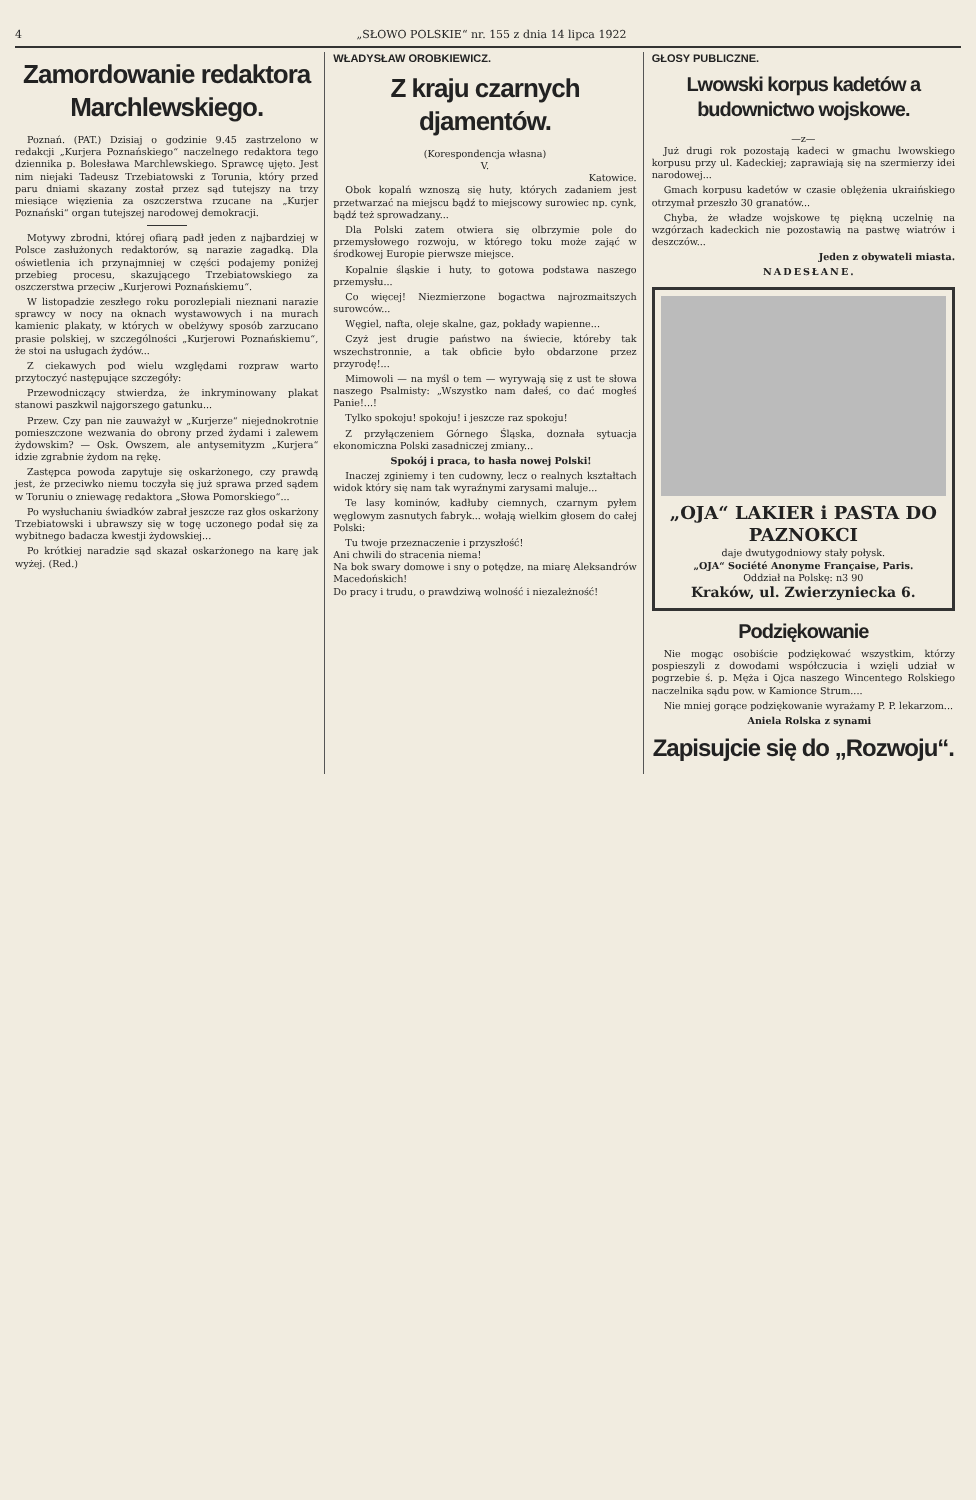4 „SŁOWO POLSKIE“ nr. 155 z dnia 14 lipca 1922
Zamordowanie redaktora Marchlewskiego.
Poznań. (PAT.) Dzisiaj o godzinie 9.45 zastrzelono w redakcji „Kurjera Poznańskiego“ naczelnego redaktora tego dziennika p. Bolesława Marchlewskiego. Sprawcę ujęto. Jest nim niejaki Tadeusz Trzebiatowski z Torunia, który przed paru dniami skazany został przez sąd tutejszy na trzy miesiące więzienia za oszczerstwa rzucane na „Kurjer Poznański“ organ tutejszej narodowej demokracji.
Motywy zbrodni, której ofiarą padł jeden z najbardziej w Polsce zasłużonych redaktorów, są narazie zagadką. Dla oświetlenia ich przynajmniej w części podajemy poniżej przebieg procesu, skazującego Trzebiatowskiego za oszczerstwa przeciw „Kurjerowi Poznańskiemu“.
W listopadzie zeszłego roku porozlepiali nieznani narazie sprawcy w nocy na oknach wystawowych i na murach kamienic plakaty, w których w obelżywy sposób zarzucano prasie polskiej, w szczególności „Kurjerowi Poznańskiemu“, że stoi na usługach żydów...
Z ciekawych pod wielu względami rozpraw warto przytoczyć następujące szczegóły:
Przewodniczący stwierdza, że inkryminowany plakat stanowi paszkwil najgorszego gatunku...
Przew. Czy pan nie zauważył w „Kurjerze“ niejednokrotnie pomieszczone wezwania do obrony przed żydami i zalewem żydowskim? — Osk. Owszem, ale antysemityzm „Kurjera“ idzie zgrabnie żydom na rękę.
Zastępca powoda zapytuje się oskarżonego, czy prawdą jest, że przeciwko niemu toczyła się już sprawa przed sądem w Toruniu o zniewagę redaktora „Słowa Pomorskiego“...
Po wysłuchaniu świadków zabrał jeszcze raz głos oskarżony Trzebiatowski i ubrawszy się w togę uczonego podał się za wybitnego badacza kwestji żydowskiej...
Po krótkiej naradzie sąd skazał oskarżonego na karę jak wyżej. (Red.)
WŁADYSŁAW OROBKIEWICZ.
Z kraju czarnych djamentów.
(Korespondencja własna)
V.
Katowice.
Obok kopalń wznoszą się huty, których zadaniem jest przetwarzać na miejscu bądź to miejscowy surowiec np. cynk, bądź też sprowadzany...
Dla Polski zatem otwiera się olbrzymie pole do przemysłowego rozwoju, w którego toku może zająć w środkowej Europie pierwsze miejsce.
Kopalnie śląskie i huty, to gotowa podstawa naszego przemysłu...
Co więcej! Niezmierzone bogactwa najrozmaitszych surowców...
Węgiel, nafta, oleje skalne, gaz, pokłady wapienne...
Czyż jest drugie państwo na świecie, któreby tak wszechstronnie, a tak obficie było obdarzone przez przyrodę!...
Mimowoli — na myśl o tem — wyrywają się z ust te słowa naszego Psalmisty: „Wszystko nam dałeś, co dać mogłeś Panie!...!
Tylko spokoju! spokoju! i jeszcze raz spokoju!
Z przyłączeniem Górnego Śląska, doznała sytuacja ekonomiczna Polski zasadniczej zmiany...
Spokój i praca, to hasła nowej Polski!
Inaczej zginiemy i ten cudowny, lecz o realnych kształtach widok który się nam tak wyraźnymi zarysami maluje...
Te lasy kominów, kadłuby ciemnych, czarnym pyłem węglowym zasnutych fabryk... wołają wielkim głosem do całej Polski:
Tu twoje przeznaczenie i przyszłość!
Ani chwili do stracenia niema!
Na bok swary domowe i sny o potędze, na miarę Aleksandrów Macedońskich!
Do pracy i trudu, o prawdziwą wolność i niezależność!
GŁOSY PUBLICZNE.
Lwowski korpus kadetów a budownictwo wojskowe.
—z—
Już drugi rok pozostają kadeci w gmachu lwowskiego korpusu przy ul. Kadeckiej; zaprawiają się na szermierzy idei narodowej...
Gmach korpusu kadetów w czasie oblężenia ukraińskiego otrzymał przeszło 30 granatów...
Chyba, że władze wojskowe tę piękną uczelnię na wzgórzach kadeckich nie pozostawią na pastwę wiatrów i deszczów...
Jeden z obywateli miasta.
NADESŁANE.
„OJA“ LAKIER i PASTA DO PAZNOKCI
daje dwutygodniowy stały połysk.
„OJA“ Société Anonyme Française, Paris.
Oddział na Polskę: n3 90
Kraków, ul. Zwierzyniecka 6.
Podziękowanie
Nie mogąc osobiście podziękować wszystkim, którzy pospieszyli z dowodami współczucia i wzięli udział w pogrzebie ś. p. Męża i Ojca naszego Wincentego Rolskiego naczelnika sądu pow. w Kamionce Strum....
Nie mniej gorące podziękowanie wyrażamy P. P. lekarzom...
Aniela Rolska z synami
Zapisujcie się do „Rozwoju“.